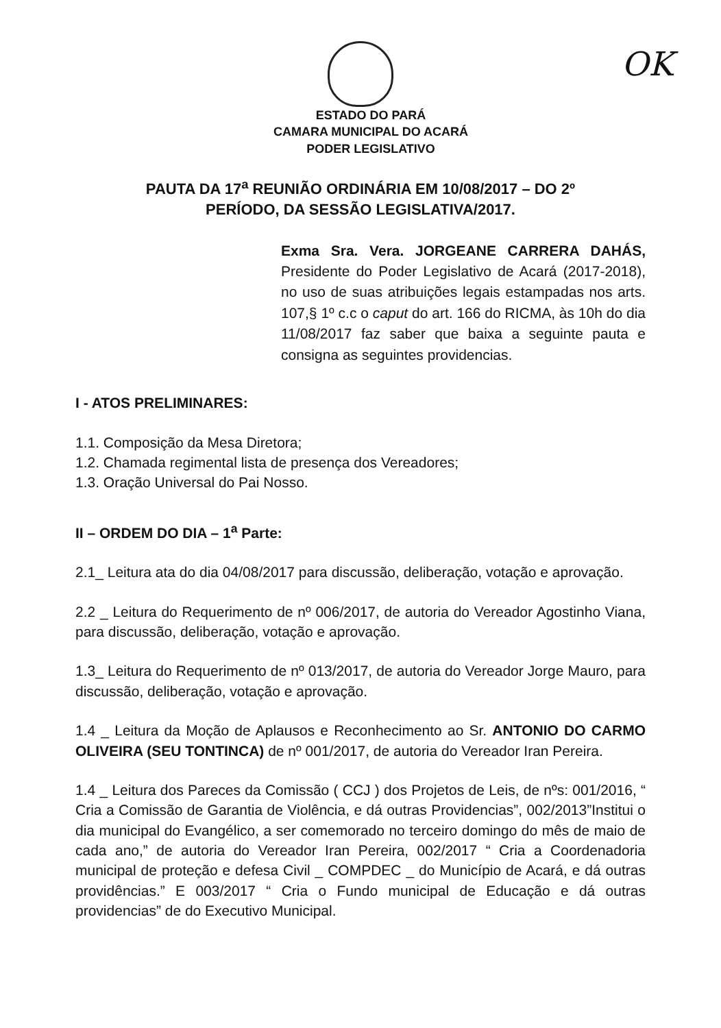OK
ESTADO DO PARÁ
CAMARA MUNICIPAL DO ACARÁ
PODER LEGISLATIVO
PAUTA DA 17<sup>a</sup> REUNIÃO ORDINÁRIA EM 10/08/2017 – DO 2º
PERÍODO, DA SESSÃO LEGISLATIVA/2017.
Exma Sra. Vera. JORGEANE CARRERA DAHÁS, Presidente do Poder Legislativo de Acará (2017-2018), no uso de suas atribuições legais estampadas nos arts. 107,§ 1º c.c o caput do art. 166 do RICMA, às 10h do dia 11/08/2017 faz saber que baixa a seguinte pauta e consigna as seguintes providencias.
I - ATOS PRELIMINARES:
1.1. Composição da Mesa Diretora;
1.2. Chamada regimental lista de presença dos Vereadores;
1.3. Oração Universal do Pai Nosso.
II – ORDEM DO DIA – 1<sup>a</sup> Parte:
2.1_ Leitura ata do dia 04/08/2017 para discussão, deliberação, votação e aprovação.
2.2 _ Leitura do Requerimento de nº 006/2017, de autoria do Vereador Agostinho Viana, para discussão, deliberação, votação e aprovação.
1.3_ Leitura do Requerimento de nº 013/2017, de autoria do Vereador Jorge Mauro, para discussão, deliberação, votação e aprovação.
1.4 _ Leitura da Moção de Aplausos e Reconhecimento ao Sr. ANTONIO DO CARMO OLIVEIRA (SEU TONTINCA) de nº 001/2017, de autoria do Vereador Iran Pereira.
1.4 _ Leitura dos Pareces da Comissão ( CCJ ) dos Projetos de Leis, de nºs: 001/2016, “ Cria a Comissão de Garantia de Violência, e dá outras Providencias”, 002/2013”Institui o dia municipal do Evangélico, a ser comemorado no terceiro domingo do mês de maio de cada ano,” de autoria do Vereador Iran Pereira, 002/2017 “ Cria a Coordenadoria municipal de proteção e defesa Civil _ COMPDEC _ do Município de Acará, e dá outras providências.” E 003/2017 “ Cria o Fundo municipal de Educação e dá outras providencias” de do Executivo Municipal.